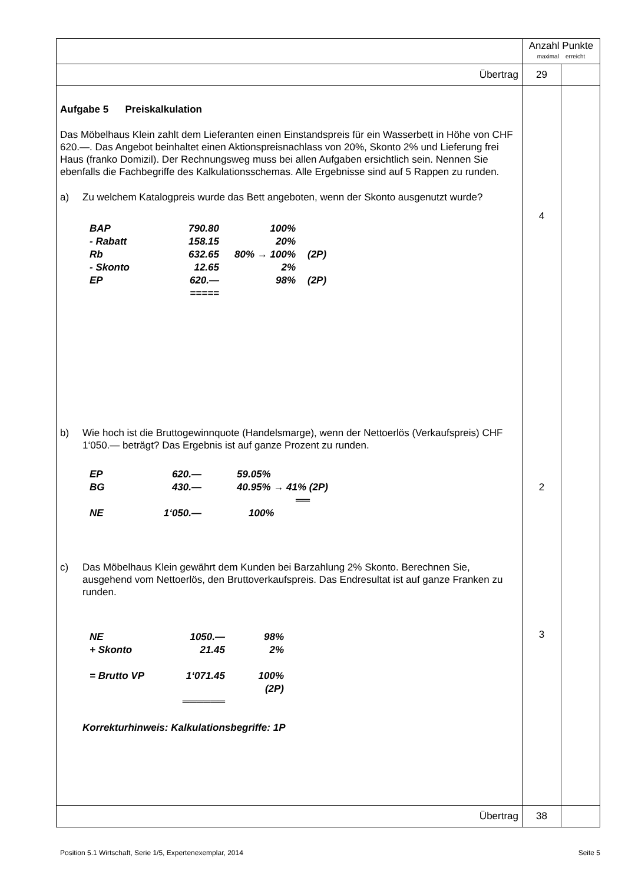| | Anzahl Punkte maximal erreicht | |
| Übertrag | 29 | |
| Aufgabe 5 Preiskalkulation Das Möbelhaus Klein zahlt dem Lieferanten einen Einstandspreis für ein Wasserbett in Höhe von CHF 620.—. Das Angebot beinhaltet einen Aktionspreisnachlass von 20%, Skonto 2% und Lieferung frei Haus (franko Domizil). Der Rechnungsweg muss bei allen Aufgaben ersichtlich sein. Nennen Sie ebenfalls die Fachbegriffe des Kalkulationsschemas. Alle Ergebnisse sind auf 5 Rappen zu runden. a) Zu welchem Katalogpreis wurde das Bett angeboten, wenn der Skonto ausgenutzt wurde? / BAP / 790.80 / 100% / / / - Rabatt / 158.15 / 20% / / / Rb / 632.65 / 80% → 100% / (2P) / / - Skonto / 12.65 / 2% / / / EP / 620.— / 98% / (2P) / / / ===== / / / b) Wie hoch ist die Bruttogewinnquote (Handelsmarge), wenn der Nettoerlös (Verkaufspreis) CHF 1‘050.— beträgt? Das Ergebnis ist auf ganze Prozent zu runden. / EP / 620.— / 59.05% / / BG / 430.— / 40.95% → 41% (2P) / / / / ══ / / NE / 1‘050.— / 100% / c) Das Möbelhaus Klein gewährt dem Kunden bei Barzahlung 2% Skonto. Berechnen Sie, ausgehend vom Nettoerlös, den Bruttoverkaufspreis. Das Endresultat ist auf ganze Franken zu runden. / NE / 1050.— / 98% / / + Skonto / 21.45 / 2% / / = Brutto VP / 1‘071.45 / 100% (2P) / / / ══════ / / Korrekturhinweis: Kalkulationsbegriffe: 1P | 4 2 3 | |
| Übertrag | 38 | |
Position 5.1 Wirtschaft, Serie 1/5, Expertenexemplar, 2014 Seite 5